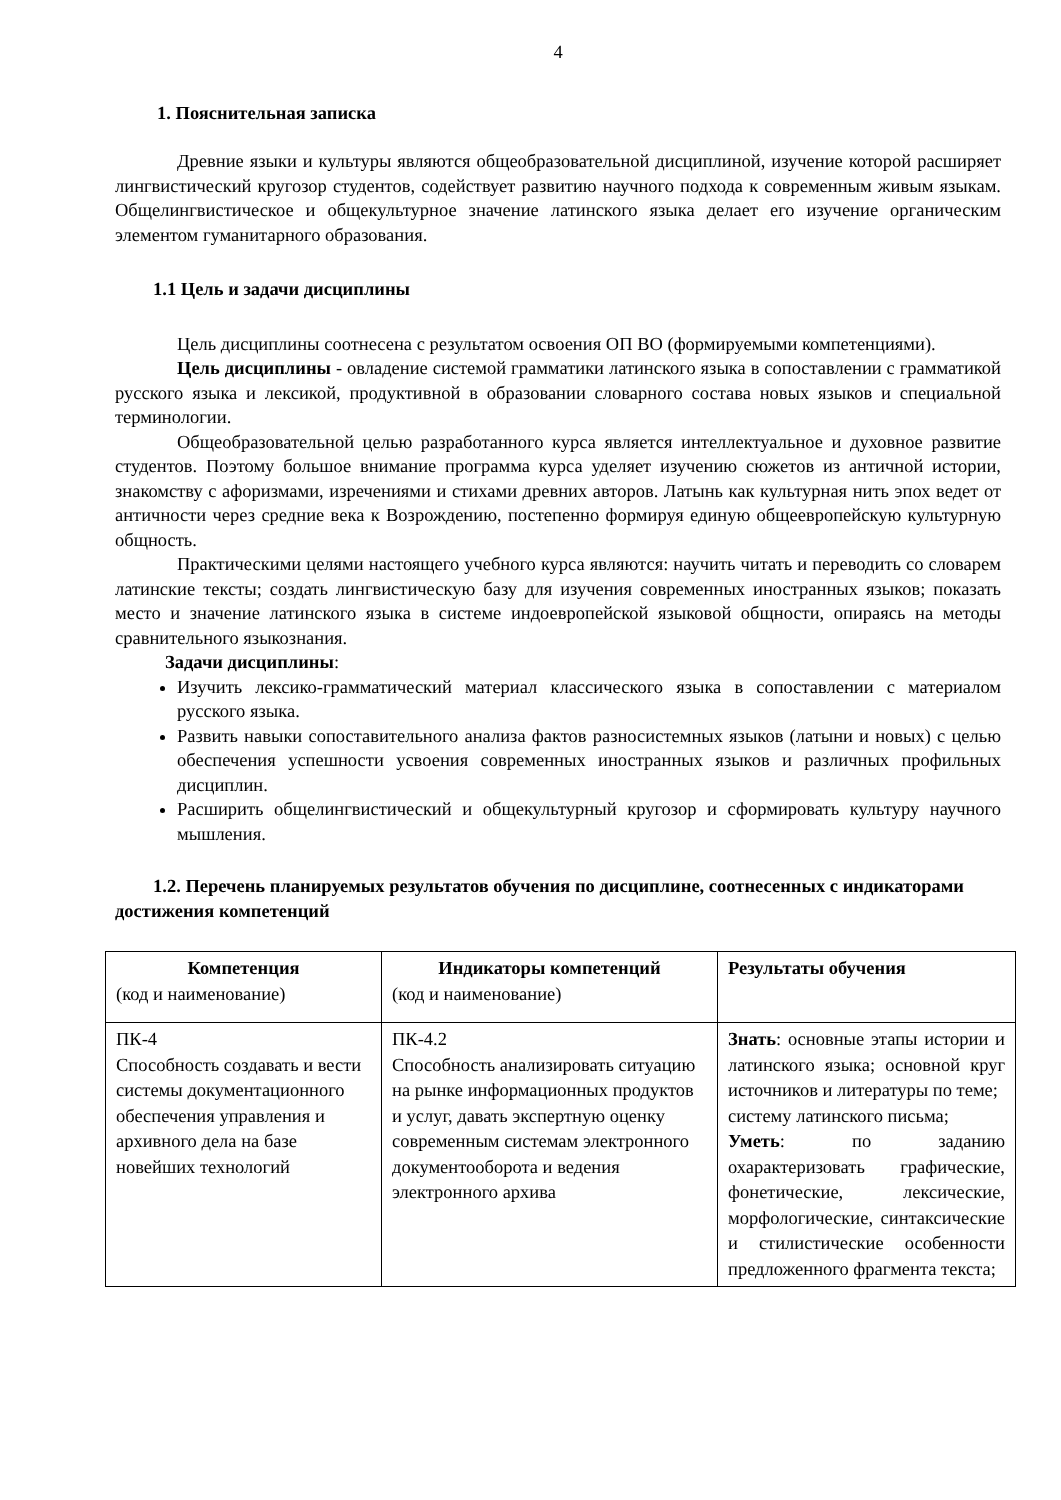4
1. Пояснительная записка
Древние языки и культуры являются общеобразовательной дисциплиной, изучение которой расширяет лингвистический кругозор студентов, содействует развитию научного подхода к современным живым языкам. Общелингвистическое и общекультурное значение латинского языка делает его изучение органическим элементом гуманитарного образования.
1.1 Цель и задачи дисциплины
Цель дисциплины соотнесена с результатом освоения ОП ВО (формируемыми компетенциями).
Цель дисциплины - овладение системой грамматики латинского языка в сопоставлении с грамматикой русского языка и лексикой, продуктивной в образовании словарного состава новых языков и специальной терминологии.
Общеобразовательной целью разработанного курса является интеллектуальное и духовное развитие студентов. Поэтому большое внимание программа курса уделяет изучению сюжетов из античной истории, знакомству с афоризмами, изречениями и стихами древних авторов. Латынь как культурная нить эпох ведет от античности через средние века к Возрождению, постепенно формируя единую общеевропейскую культурную общность.
Практическими целями настоящего учебного курса являются: научить читать и переводить со словарем латинские тексты; создать лингвистическую базу для изучения современных иностранных языков; показать место и значение латинского языка в системе индоевропейской языковой общности, опираясь на методы сравнительного языкознания.
Задачи дисциплины:
Изучить лексико-грамматический материал классического языка в сопоставлении с материалом русского языка.
Развить навыки сопоставительного анализа фактов разносистемных языков (латыни и новых) с целью обеспечения успешности усвоения современных иностранных языков и различных профильных дисциплин.
Расширить общелингвистический и общекультурный кругозор и сформировать культуру научного мышления.
1.2. Перечень планируемых результатов обучения по дисциплине, соотнесенных с индикаторами достижения компетенций
| Компетенция (код и наименование) | Индикаторы компетенций (код и наименование) | Результаты обучения |
| ПК-4 Способность создавать и вести системы документационного обеспечения управления и архивного дела на базе новейших технологий | ПК-4.2 Способность анализировать ситуацию на рынке информационных продуктов и услуг, давать экспертную оценку современным системам электронного документооборота и ведения электронного архива | Знать : основные этапы истории и латинского языка; основной круг источников и литературы по теме; систему латинского письма; Уметь : по заданию охарактеризовать графические, фонетические, лексические, морфологические, синтаксические и стилистические особенности предложенного фрагмента текста; |